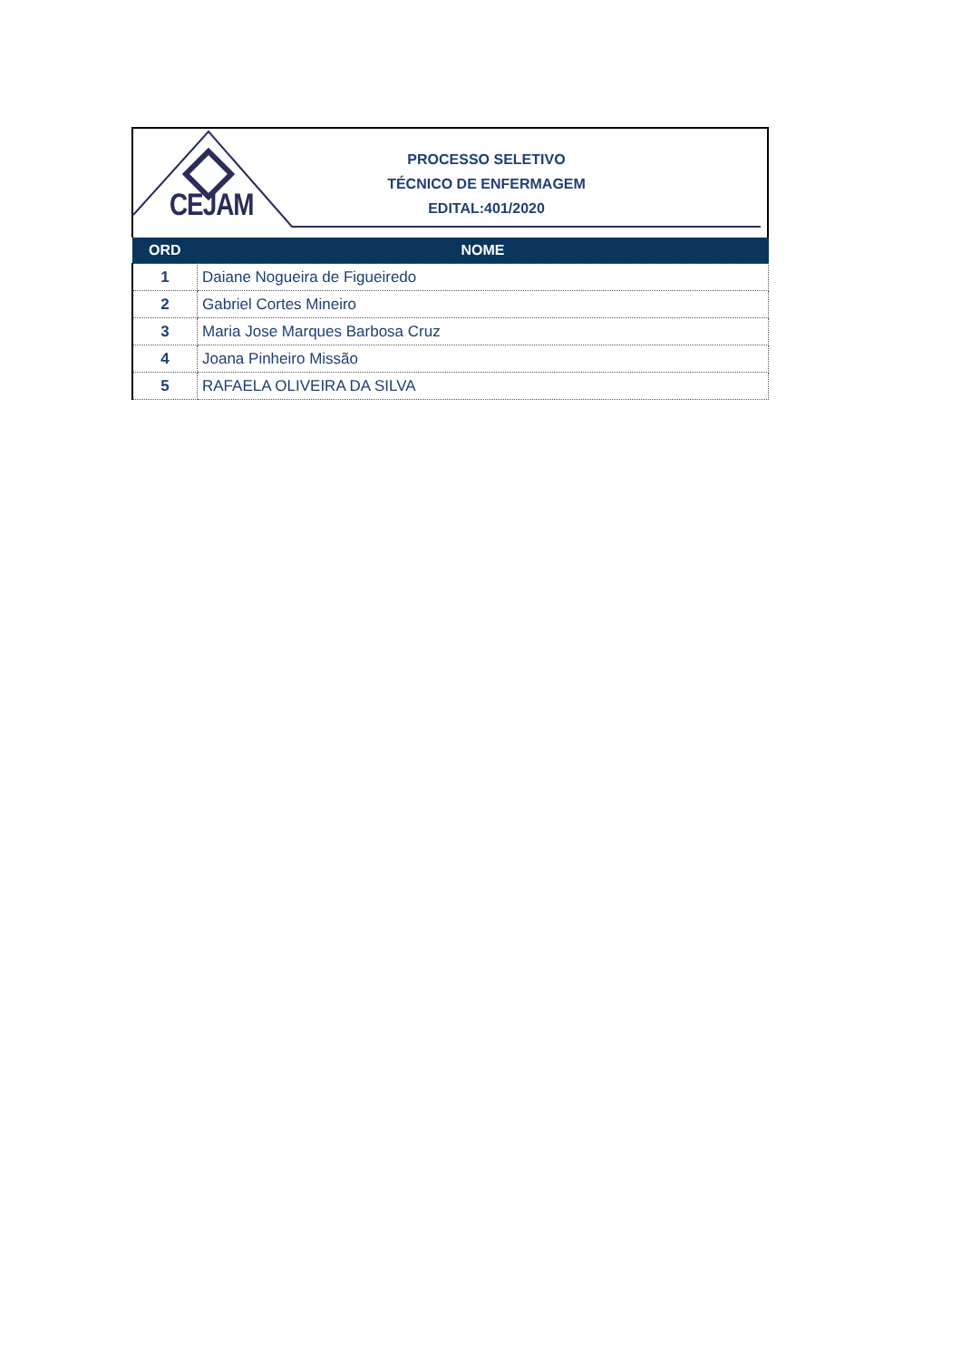CEJAM
PROCESSO SELETIVO
TÉCNICO DE ENFERMAGEM
EDITAL:401/2020
| ORD | NOME |
| --- | --- |
| 1 | Daiane Nogueira de Figueiredo |
| 2 | Gabriel Cortes Mineiro |
| 3 | Maria Jose Marques Barbosa Cruz |
| 4 | Joana Pinheiro Missão |
| 5 | RAFAELA OLIVEIRA DA SILVA |